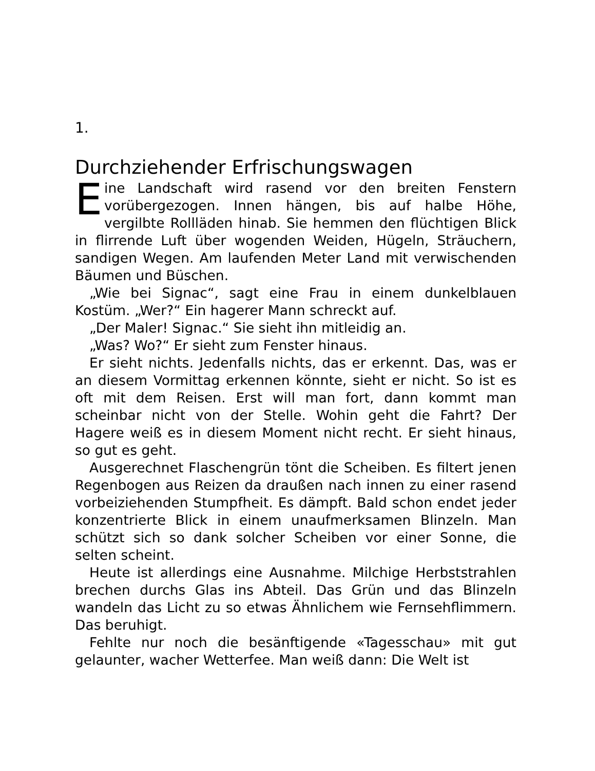1.
Durchziehender Erfrischungswagen
Eine Landschaft wird rasend vor den breiten Fenstern vorübergezogen. Innen hängen, bis auf halbe Höhe, vergilbte Rollläden hinab. Sie hemmen den flüchtigen Blick in flirrende Luft über wogenden Weiden, Hügeln, Sträuchern, sandigen Wegen. Am laufenden Meter Land mit verwischenden Bäumen und Büschen.
„Wie bei Signac“, sagt eine Frau in einem dunkelblauen Kostüm. „Wer?“ Ein hagerer Mann schreckt auf.
„Der Maler! Signac.“ Sie sieht ihn mitleidig an.
„Was? Wo?“ Er sieht zum Fenster hinaus.
Er sieht nichts. Jedenfalls nichts, das er erkennt. Das, was er an diesem Vormittag erkennen könnte, sieht er nicht. So ist es oft mit dem Reisen. Erst will man fort, dann kommt man scheinbar nicht von der Stelle. Wohin geht die Fahrt? Der Hagere weiß es in diesem Moment nicht recht. Er sieht hinaus, so gut es geht.
Ausgerechnet Flaschengrün tönt die Scheiben. Es filtert jenen Regenbogen aus Reizen da draußen nach innen zu einer rasend vorbeiziehenden Stumpfheit. Es dämpft. Bald schon endet jeder konzentrierte Blick in einem unaufmerksamen Blinzeln. Man schützt sich so dank solcher Scheiben vor einer Sonne, die selten scheint.
Heute ist allerdings eine Ausnahme. Milchige Herbststrahlen brechen durchs Glas ins Abteil. Das Grün und das Blinzeln wandeln das Licht zu so etwas Ähnlichem wie Fernsehflimmern. Das beruhigt.
Fehlte nur noch die besänftigende «Tagesschau» mit gut gelaunter, wacher Wetterfee. Man weiß dann: Die Welt ist